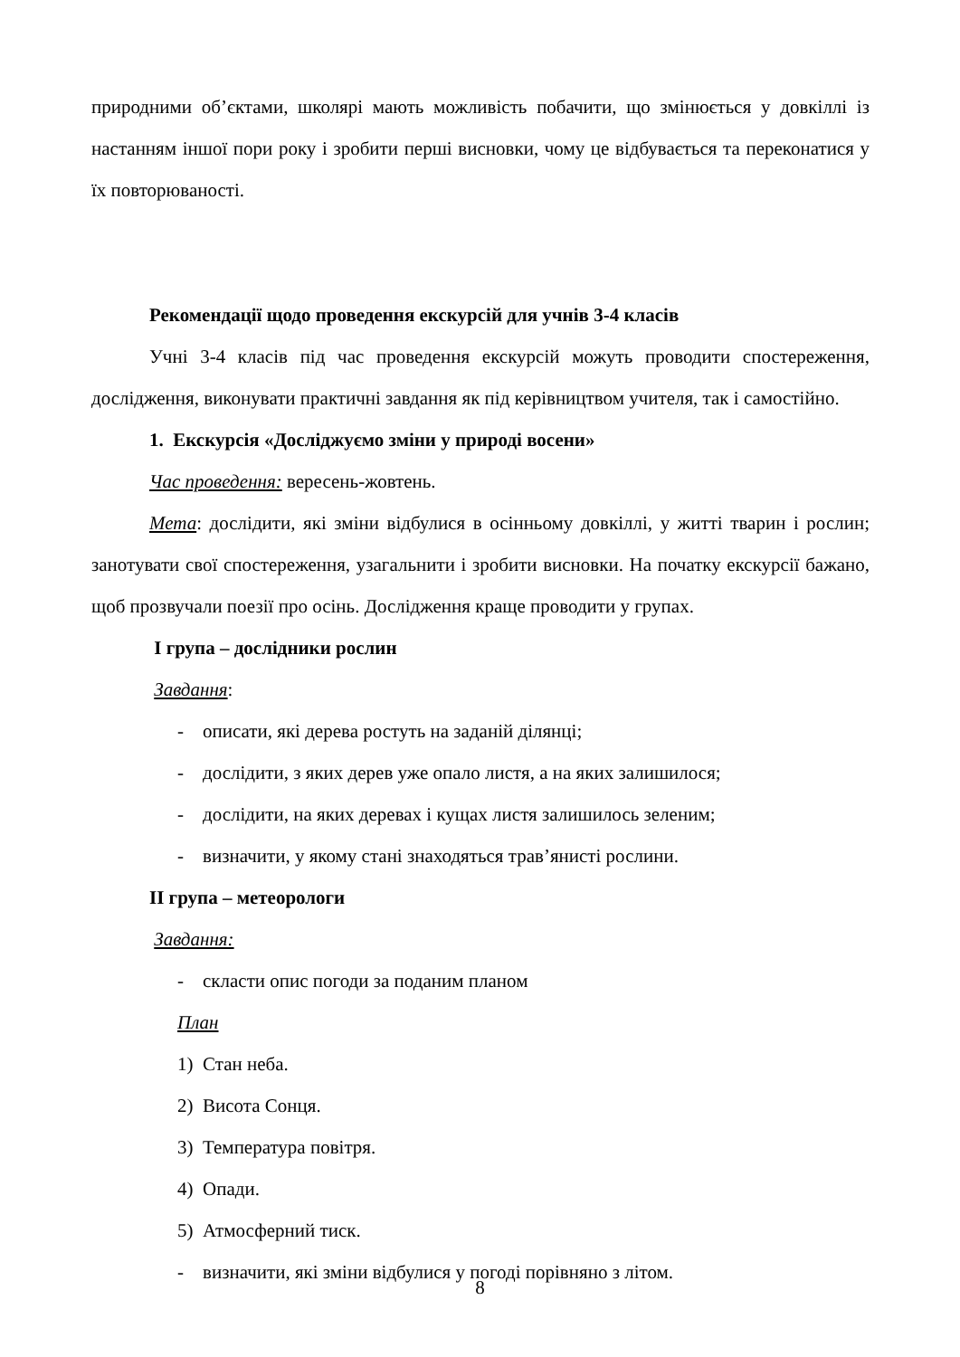природними об’єктами, школярі мають можливість побачити, що змінюється у довкіллі із настанням іншої пори року і зробити перші висновки, чому це відбувається та переконатися у їх повторюваності.
Рекомендації щодо проведення екскурсій для учнів 3-4 класів
Учні 3-4 класів під час проведення екскурсій можуть проводити спостереження, дослідження, виконувати практичні завдання як під керівництвом учителя, так і самостійно.
1. Екскурсія «Досліджуємо зміни у природі восени»
Час проведення: вересень-жовтень.
Мета: дослідити, які зміни відбулися в осінньому довкіллі, у житті тварин і рослин; занотувати свої спостереження, узагальнити і зробити висновки. На початку екскурсії бажано, щоб прозвучали поезії про осінь. Дослідження краще проводити у групах.
І група – дослідники рослин
Завдання:
- описати, які дерева ростуть на заданій ділянці;
- дослідити, з яких дерев уже опало листя, а на яких залишилося;
- дослідити, на яких деревах і кущах листя залишилось зеленим;
- визначити, у якому стані знаходяться трав’янисті рослини.
ІІ група – метеорологи
Завдання:
- скласти опис погоди за поданим планом
План
1) Стан неба.
2) Висота Сонця.
3) Температура повітря.
4) Опади.
5) Атмосферний тиск.
- визначити, які зміни відбулися у погоді порівняно з літом.
8